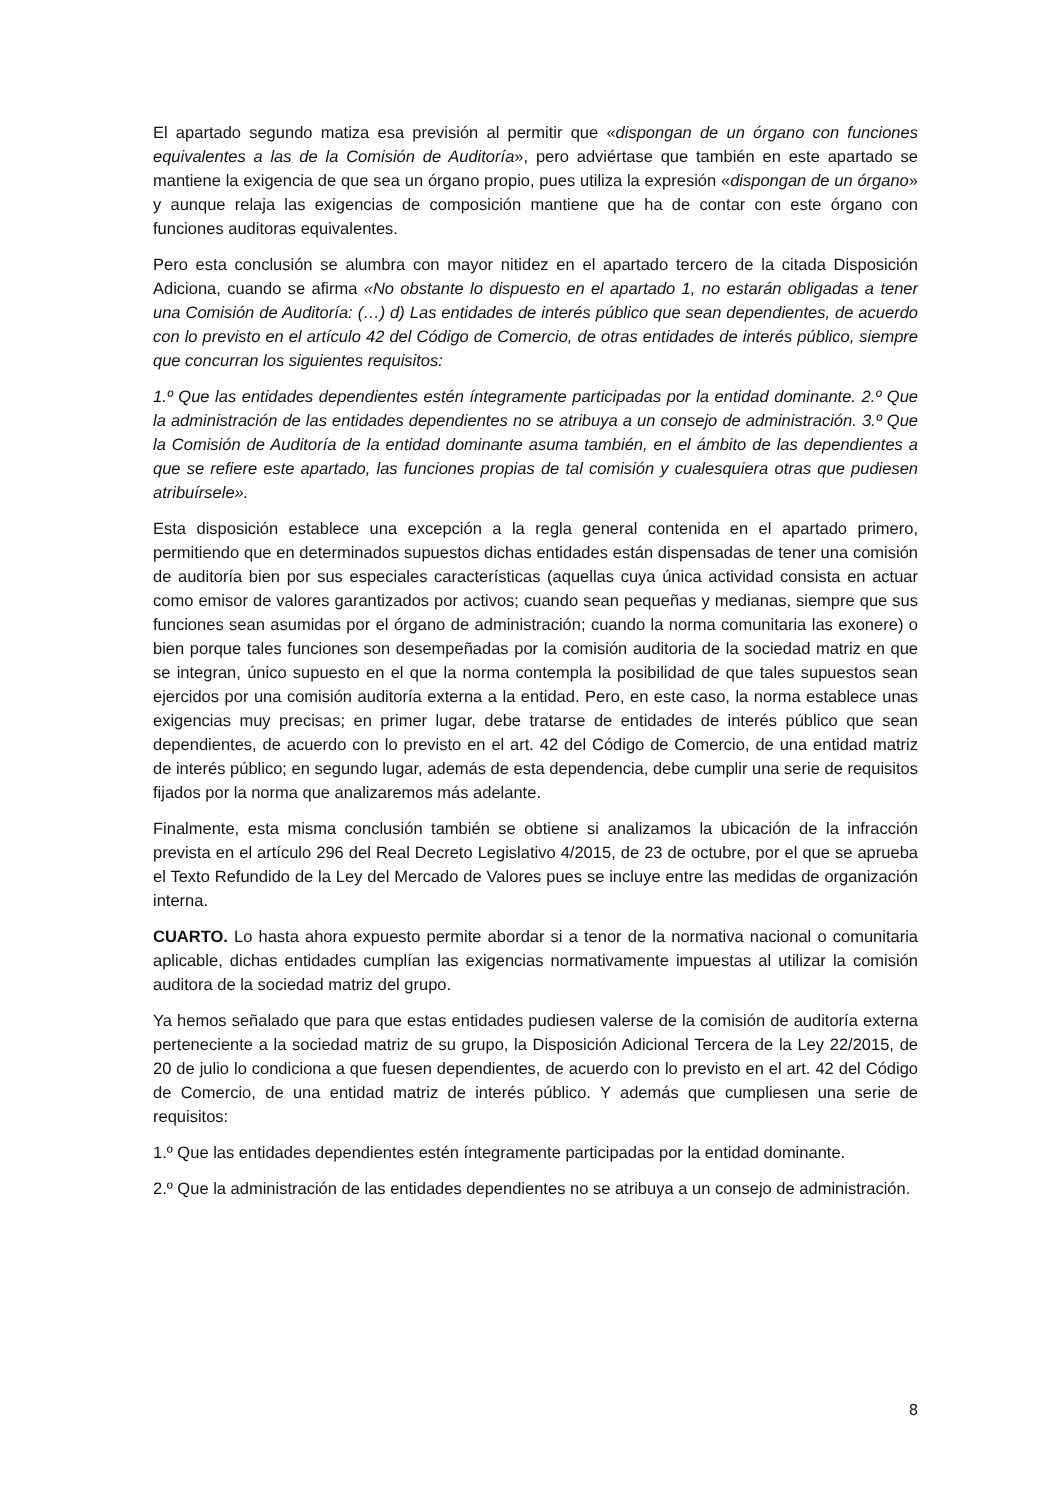El apartado segundo matiza esa previsión al permitir que «dispongan de un órgano con funciones equivalentes a las de la Comisión de Auditoría», pero adviértase que también en este apartado se mantiene la exigencia de que sea un órgano propio, pues utiliza la expresión «dispongan de un órgano» y aunque relaja las exigencias de composición mantiene que ha de contar con este órgano con funciones auditoras equivalentes.
Pero esta conclusión se alumbra con mayor nitidez en el apartado tercero de la citada Disposición Adiciona, cuando se afirma «No obstante lo dispuesto en el apartado 1, no estarán obligadas a tener una Comisión de Auditoría: (…) d) Las entidades de interés público que sean dependientes, de acuerdo con lo previsto en el artículo 42 del Código de Comercio, de otras entidades de interés público, siempre que concurran los siguientes requisitos:
1.º Que las entidades dependientes estén íntegramente participadas por la entidad dominante. 2.º Que la administración de las entidades dependientes no se atribuya a un consejo de administración. 3.º Que la Comisión de Auditoría de la entidad dominante asuma también, en el ámbito de las dependientes a que se refiere este apartado, las funciones propias de tal comisión y cualesquiera otras que pudiesen atribuírsele».
Esta disposición establece una excepción a la regla general contenida en el apartado primero, permitiendo que en determinados supuestos dichas entidades están dispensadas de tener una comisión de auditoría bien por sus especiales características (aquellas cuya única actividad consista en actuar como emisor de valores garantizados por activos; cuando sean pequeñas y medianas, siempre que sus funciones sean asumidas por el órgano de administración; cuando la norma comunitaria las exonere) o bien porque tales funciones son desempeñadas por la comisión auditoria de la sociedad matriz en que se integran, único supuesto en el que la norma contempla la posibilidad de que tales supuestos sean ejercidos por una comisión auditoría externa a la entidad. Pero, en este caso, la norma establece unas exigencias muy precisas; en primer lugar, debe tratarse de entidades de interés público que sean dependientes, de acuerdo con lo previsto en el art. 42 del Código de Comercio, de una entidad matriz de interés público; en segundo lugar, además de esta dependencia, debe cumplir una serie de requisitos fijados por la norma que analizaremos más adelante.
Finalmente, esta misma conclusión también se obtiene si analizamos la ubicación de la infracción prevista en el artículo 296 del Real Decreto Legislativo 4/2015, de 23 de octubre, por el que se aprueba el Texto Refundido de la Ley del Mercado de Valores pues se incluye entre las medidas de organización interna.
CUARTO. Lo hasta ahora expuesto permite abordar si a tenor de la normativa nacional o comunitaria aplicable, dichas entidades cumplían las exigencias normativamente impuestas al utilizar la comisión auditora de la sociedad matriz del grupo.
Ya hemos señalado que para que estas entidades pudiesen valerse de la comisión de auditoría externa perteneciente a la sociedad matriz de su grupo, la Disposición Adicional Tercera de la Ley 22/2015, de 20 de julio lo condiciona a que fuesen dependientes, de acuerdo con lo previsto en el art. 42 del Código de Comercio, de una entidad matriz de interés público. Y además que cumpliesen una serie de requisitos:
1.º Que las entidades dependientes estén íntegramente participadas por la entidad dominante.
2.º Que la administración de las entidades dependientes no se atribuya a un consejo de administración.
8